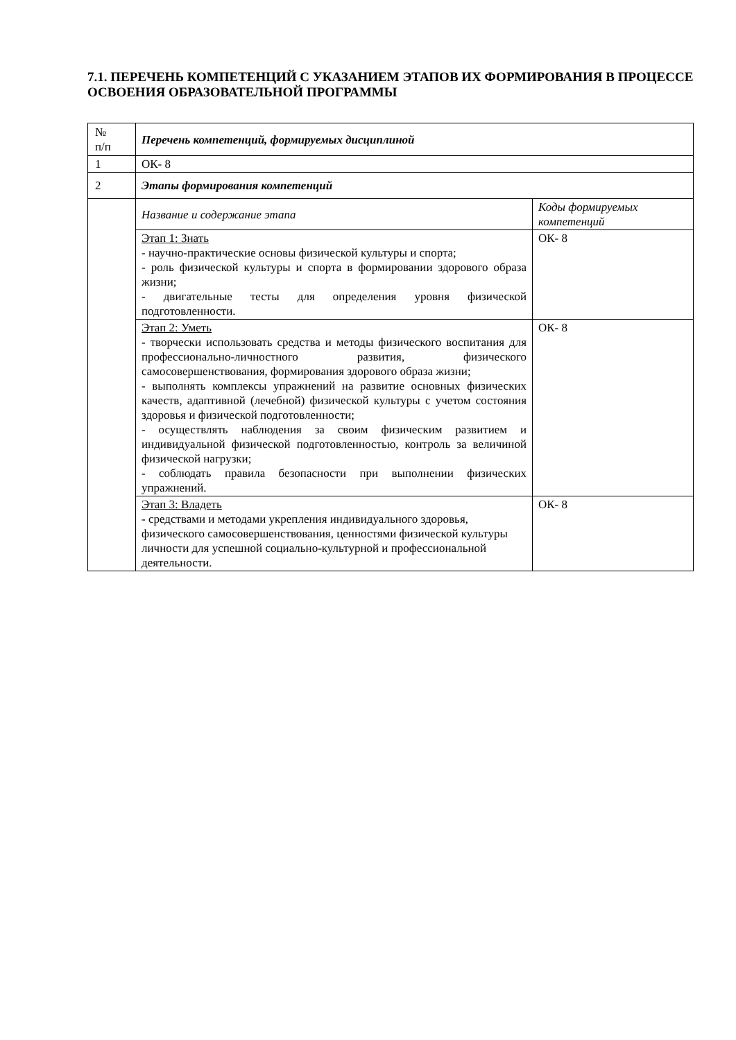7.1. ПЕРЕЧЕНЬ КОМПЕТЕНЦИЙ С УКАЗАНИЕМ ЭТАПОВ ИХ ФОРМИРОВАНИЯ В ПРОЦЕССЕ ОСВОЕНИЯ ОБРАЗОВАТЕЛЬНОЙ ПРОГРАММЫ
| № п/п | Перечень компетенций, формируемых дисциплиной | |
| 1 | ОК- 8 | |
| 2 | Этапы формирования компетенций | |
| | Название и содержание этапа | Коды формируемых компетенций |
| | Этап 1: Знать - научно-практические основы физической культуры и спорта; - роль физической культуры и спорта в формировании здорового образа жизни; - двигательные тесты для определения уровня физической подготовленности. | ОК- 8 |
| | Этап 2: Уметь - творчески использовать средства и методы физического воспитания для профессионально-личностного развития, физического самосовершенствования, формирования здорового образа жизни; - выполнять комплексы упражнений на развитие основных физических качеств, адаптивной (лечебной) физической культуры с учетом состояния здоровья и физической подготовленности; - осуществлять наблюдения за своим физическим развитием и индивидуальной физической подготовленностью, контроль за величиной физической нагрузки; - соблюдать правила безопасности при выполнении физических упражнений. | ОК- 8 |
| | Этап 3: Владеть - средствами и методами укрепления индивидуального здоровья, физического самосовершенствования, ценностями физической культуры личности для успешной социально-культурной и профессиональной деятельности. | ОК- 8 |